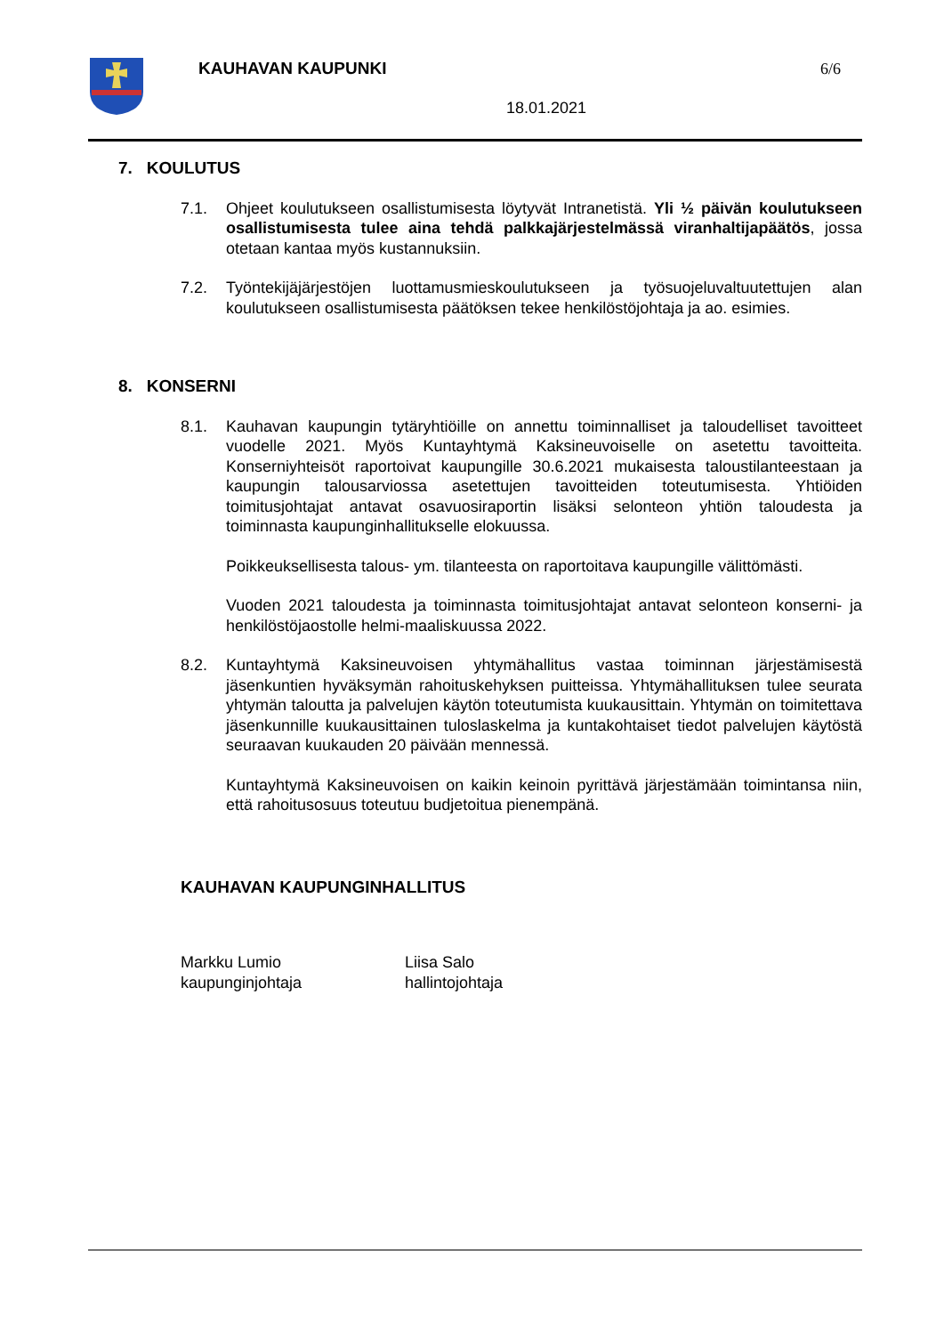KAUHAVAN KAUPUNKI 6/6
18.01.2021
7. KOULUTUS
7.1. Ohjeet koulutukseen osallistumisesta löytyvät Intranetistä. Yli ½ päivän koulutukseen osallistumisesta tulee aina tehdä palkkajärjestelmässä viranhaltijapäätös, jossa otetaan kantaa myös kustannuksiin.
7.2. Työntekijäjärjestöjen luottamusmieskoulutukseen ja työsuojeluvaltuutettujen alan koulutukseen osallistumisesta päätöksen tekee henkilöstöjohtaja ja ao. esimies.
8. KONSERNI
8.1. Kauhavan kaupungin tytäryhtiöille on annettu toiminnalliset ja taloudelliset tavoitteet vuodelle 2021. Myös Kuntayhtymä Kaksineuvoiselle on asetettu tavoitteita. Konserniyhteisöt raportoivat kaupungille 30.6.2021 mukaisesta taloustilanteestaan ja kaupungin talousarviossa asetettujen tavoitteiden toteutumisesta. Yhtiöiden toimitusjohtajat antavat osavuosiraportin lisäksi selonteon yhtiön taloudesta ja toiminnasta kaupunginhallitukselle elokuussa.
Poikkeuksellisesta talous- ym. tilanteesta on raportoitava kaupungille välittömästi.
Vuoden 2021 taloudesta ja toiminnasta toimitusjohtajat antavat selonteon konserni- ja henkilöstöjaostolle helmi-maaliskuussa 2022.
8.2. Kuntayhtymä Kaksineuvoisen yhtymähallitus vastaa toiminnan järjestämisestä jäsenkuntien hyväksymän rahoituskehyksen puitteissa. Yhtymähallituksen tulee seurata yhtymän taloutta ja palvelujen käytön toteutumista kuukausittain. Yhtymän on toimitettava jäsenkunnille kuukausittainen tuloslaskelma ja kuntakohtaiset tiedot palvelujen käytöstä seuraavan kuukauden 20 päivään mennessä.
Kuntayhtymä Kaksineuvoisen on kaikin keinoin pyrittävä järjestämään toimintansa niin, että rahoitusosuus toteutuu budjetoitua pienempänä.
KAUHAVAN KAUPUNGINHALLITUS
Markku Lumio
kaupunginjohtaja
Liisa Salo
hallintojohtaja